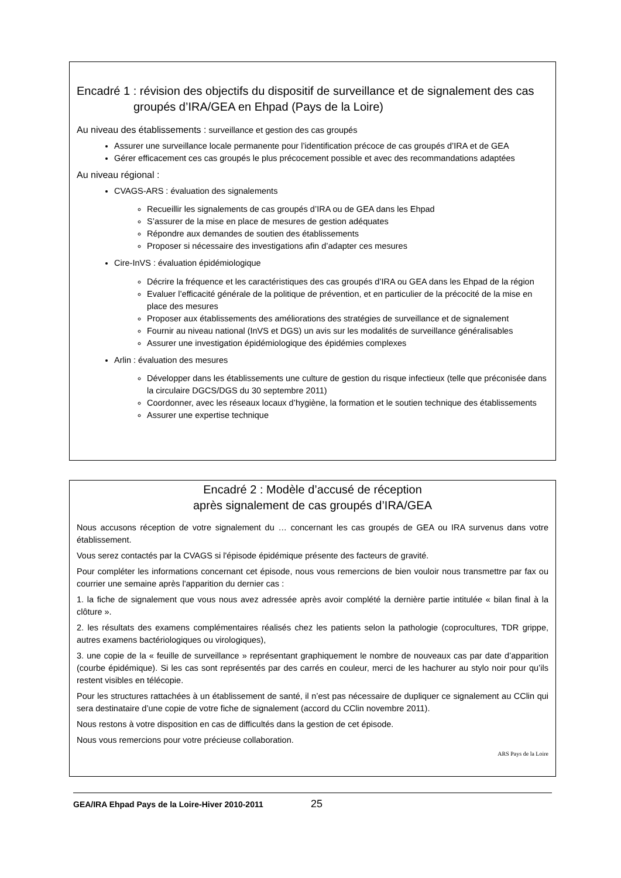Encadré 1 : révision des objectifs du dispositif de surveillance et de signalement des cas groupés d’IRA/GEA en Ehpad (Pays de la Loire)
Au niveau des établissements : surveillance et gestion des cas groupés
Assurer une surveillance locale permanente pour l’identification précoce de cas groupés d’IRA et de GEA
Gérer efficacement ces cas groupés le plus précocement possible et avec des recommandations adaptées
Au niveau régional :
CVAGS-ARS : évaluation des signalements
Recueillir les signalements de cas groupés d’IRA ou de GEA dans les Ehpad
S’assurer de la mise en place de mesures de gestion adéquates
Répondre aux demandes de soutien des établissements
Proposer si nécessaire des investigations afin d’adapter ces mesures
Cire-InVS : évaluation épidémiologique
Décrire la fréquence et les caractéristiques des cas groupés d’IRA ou GEA dans les Ehpad de la région
Evaluer l’efficacité générale de la politique de prévention, et en particulier de la précocité de la mise en place des mesures
Proposer aux établissements des améliorations des stratégies de surveillance et de signalement
Fournir au niveau national (InVS et DGS) un avis sur les modalités de surveillance généralisables
Assurer une investigation épidémiologique des épidémies complexes
Arlin : évaluation des mesures
Développer dans les établissements une culture de gestion du risque infectieux (telle que préconisée dans la circulaire DGCS/DGS du 30 septembre 2011)
Coordonner, avec les réseaux locaux d’hygiène, la formation et le soutien technique des établissements
Assurer une expertise technique
Encadré 2 : Modèle d’accusé de réception
après signalement de cas groupés d’IRA/GEA
Nous accusons réception de votre signalement du … concernant les cas groupés de GEA ou IRA survenus dans votre établissement.
Vous serez contactés par la CVAGS si l'épisode épidémique présente des facteurs de gravité.
Pour compléter les informations concernant cet épisode, nous vous remercions de bien vouloir nous transmettre par fax ou courrier une semaine après l'apparition du dernier cas :
1. la fiche de signalement que vous nous avez adressée après avoir complété la dernière partie intitulée « bilan final à la clôture ».
2. les résultats des examens complémentaires réalisés chez les patients selon la pathologie (coprocultures, TDR grippe, autres examens bactériologiques ou virologiques),
3. une copie de la « feuille de surveillance » représentant graphiquement le nombre de nouveaux cas par date d’apparition (courbe épidémique). Si les cas sont représentés par des carrés en couleur, merci de les hachurer au stylo noir pour qu’ils restent visibles en télécopie.
Pour les structures rattachées à un établissement de santé, il n’est pas nécessaire de dupliquer ce signalement au CClin qui sera destinataire d’une copie de votre fiche de signalement (accord du CClin novembre 2011).
Nous restons à votre disposition en cas de difficultés dans la gestion de cet épisode.
Nous vous remercions pour votre précieuse collaboration.
ARS Pays de la Loire
GEA/IRA Ehpad Pays de la Loire-Hiver 2010-2011 25